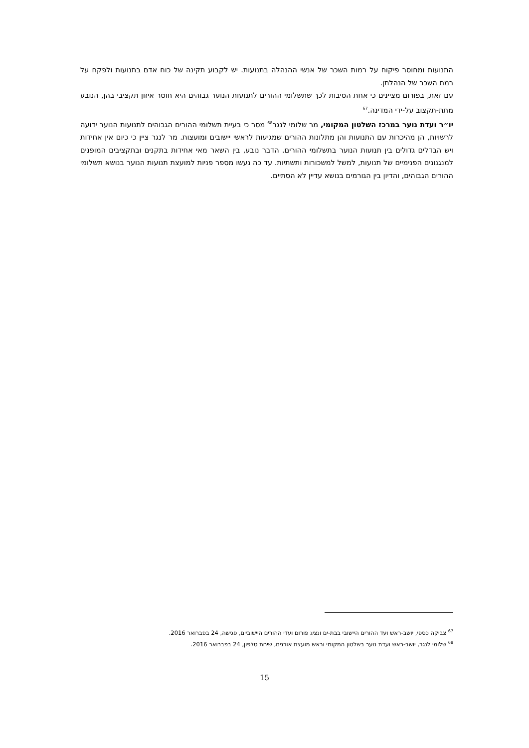התנועות ומחוסר פיקוח על רמות השכר של אנשי ההנהלה בתנועות. יש לקבוע תקינה של כוח אדם בתנועות ולפקח על רמת השכר של הנהלתן.
עם זאת, בפורום מציינים כי אחת הסיבות לכך שתשלומי ההורים לתנועות הנוער גבוהים היא חוסר איזון תקציבי בהן, הנובע מתת-תקצוב על-ידי המדינה.<sup>67</sup>
יו״ר ועדת נוער במרכז השלטון המקומי, מר שלומי לנגר<sup>68</sup> מסר כי בעיית תשלומי ההורים הגבוהים לתנועות הנוער ידועה לרשויות, הן מהיכרות עם התנועות והן מתלונות ההורים שמגיעות לראשי יישובים ומועצות. מר לנגר ציין כי כיום אין אחידות ויש הבדלים גדולים בין תנועות הנוער בתשלומי ההורים. הדבר נובע, בין השאר מאי אחידות בתקנים ובתקציבים המופנים למנגנונים הפנימיים של תנועות, למשל למשכורות ותשתיות. עד כה נעשו מספר פניות למועצת תנועות הנוער בנושא תשלומי ההורים הגבוהים, והדיון בין הגורמים בנושא עדיין לא הסתיים.
<sup>67</sup> צביקה כספי, יושב-ראש ועד ההורים היישובי בבת-ים ונציג פורום ועדי ההורים היישוביים, פגישה, 24 בפברואר 2016.
<sup>68</sup> שלומי לנגר, יושב-ראש ועדת נוער בשלטון המקומי וראש מועצת אורנים, שיחת טלפון, 24 בפברואר 2016.
15